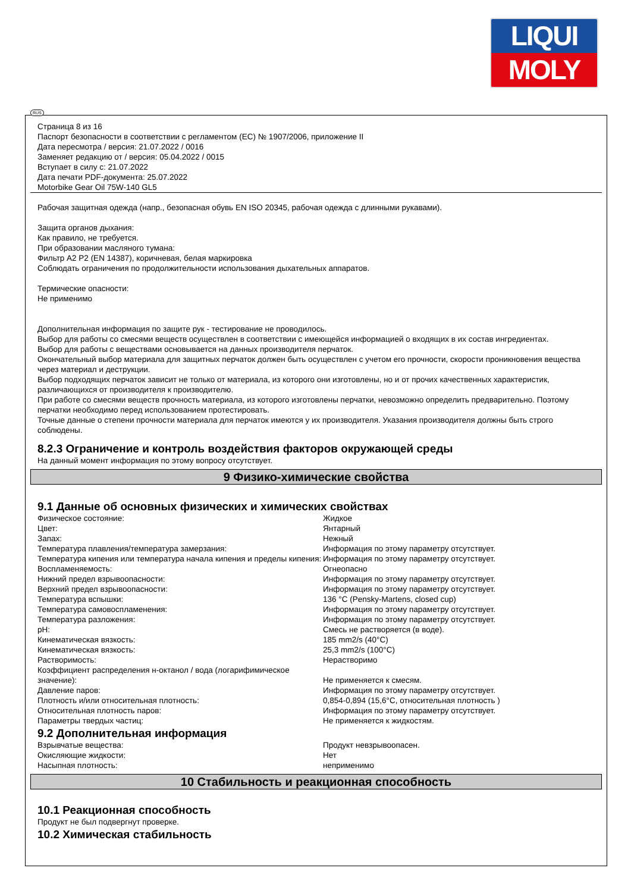LIQUI
MOLY
RUS
Страница 8 из 16
Паспорт безопасности в соответствии с регламентом (ЕС) № 1907/2006, приложение II
Дата пересмотра / версия: 21.07.2022 / 0016
Заменяет редакцию от / версия: 05.04.2022 / 0015
Вступает в силу с: 21.07.2022
Дата печати PDF-документа: 25.07.2022
Motorbike Gear Oil 75W-140 GL5
Рабочая защитная одежда (напр., безопасная обувь EN ISO 20345, рабочая одежда с длинными рукавами).
Защита органов дыхания:
Как правило, не требуется.
При образовании масляного тумана:
Фильтр A2 P2 (EN 14387), коричневая, белая маркировка
Соблюдать ограничения по продолжительности использования дыхательных аппаратов.
Термические опасности:
Не применимо
Дополнительная информация по защите рук - тестирование не проводилось.
Выбор для работы со смесями веществ осуществлен в соответствии с имеющейся информацией о входящих в их состав ингредиентах.
Выбор для работы с веществами основывается на данных производителя перчаток.
Окончательный выбор материала для защитных перчаток должен быть осуществлен с учетом его прочности, скорости проникновения вещества через материал и деструкции.
Выбор подходящих перчаток зависит не только от материала, из которого они изготовлены, но и от прочих качественных характеристик, различающихся от производителя к производителю.
При работе со смесями веществ прочность материала, из которого изготовлены перчатки, невозможно определить предварительно. Поэтому перчатки необходимо перед использованием протестировать.
Точные данные о степени прочности материала для перчаток имеются у их производителя. Указания производителя должны быть строго соблюдены.
8.2.3 Ограничение и контроль воздействия факторов окружающей среды
На данный момент информация по этому вопросу отсутствует.
9 Физико-химические свойства
9.1 Данные об основных физических и химических свойствах
| Физическое состояние: | Жидкое |
| Цвет: | Янтарный |
| Запах: | Нежный |
| Температура плавления/температура замерзания: | Информация по этому параметру отсутствует. |
| Температура кипения или температура начала кипения и пределы кипения: | Информация по этому параметру отсутствует. |
| Воспламеняемость: | Огнеопасно |
| Нижний предел взрывоопасности: | Информация по этому параметру отсутствует. |
| Верхний предел взрывоопасности: | Информация по этому параметру отсутствует. |
| Температура вспышки: | 136 °C (Pensky-Martens, closed cup) |
| Температура самовоспламенения: | Информация по этому параметру отсутствует. |
| Температура разложения: | Информация по этому параметру отсутствует. |
| pH: | Смесь не растворяется (в воде). |
| Кинематическая вязкость: | 185 mm2/s (40°C) |
| Кинематическая вязкость: | 25,3 mm2/s (100°C) |
| Растворимость: | Нерастворимо |
| Коэффициент распределения н-октанол / вода (логарифимическое значение): | Не применяется к смесям. |
| Давление паров: | Информация по этому параметру отсутствует. |
| Плотность и/или относительная плотность: | 0,854-0,894 (15,6°C, относительная плотность ) |
| Относительная плотность паров: | Информация по этому параметру отсутствует. |
| Параметры твердых частиц: | Не применяется к жидкостям. |
9.2 Дополнительная информация
| Взрывчатые вещества: | Продукт невзрывоопасен. |
| Окисляющие жидкости: | Нет |
| Насыпная плотность: | неприменимо |
10 Стабильность и реакционная способность
10.1 Реакционная способность
Продукт не был подвергнут проверке.
10.2 Химическая стабильность